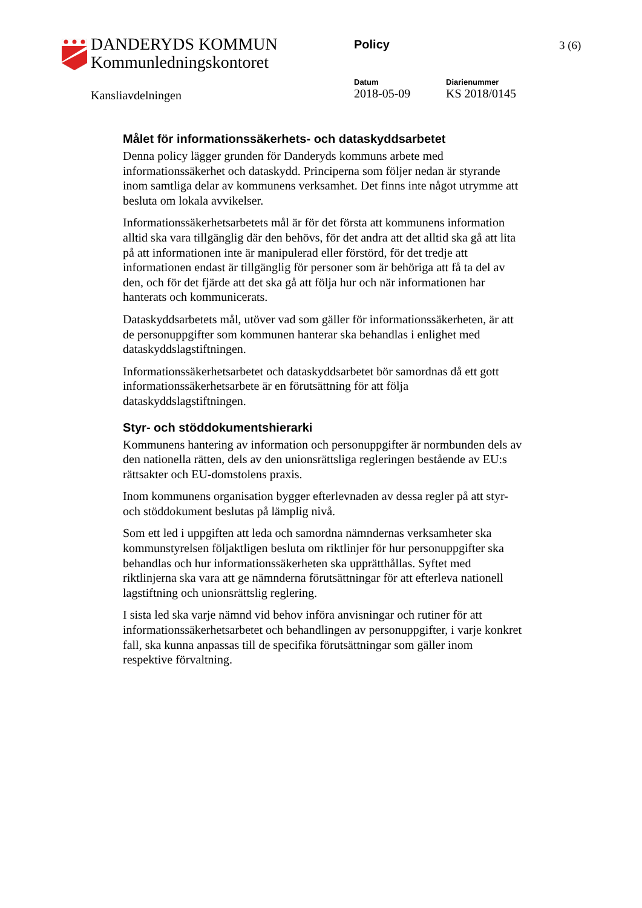DANDERYDS KOMMUN
Kommunledningskontoret
Policy 3 (6)
Datum
2018-05-09
Diarienummer
KS 2018/0145
Kansliavdelningen
Målet för informationssäkerhets- och dataskyddsarbetet
Denna policy lägger grunden för Danderyds kommuns arbete med informationssäkerhet och dataskydd. Principerna som följer nedan är styrande inom samtliga delar av kommunens verksamhet. Det finns inte något utrymme att besluta om lokala avvikelser.
Informationssäkerhetsarbetets mål är för det första att kommunens information alltid ska vara tillgänglig där den behövs, för det andra att det alltid ska gå att lita på att informationen inte är manipulerad eller förstörd, för det tredje att informationen endast är tillgänglig för personer som är behöriga att få ta del av den, och för det fjärde att det ska gå att följa hur och när informationen har hanterats och kommunicerats.
Dataskyddsarbetets mål, utöver vad som gäller för informationssäkerheten, är att de personuppgifter som kommunen hanterar ska behandlas i enlighet med dataskyddslagstiftningen.
Informationssäkerhetsarbetet och dataskyddsarbetet bör samordnas då ett gott informationssäkerhetsarbete är en förutsättning för att följa dataskyddslagstiftningen.
Styr- och stöddokumentshierarki
Kommunens hantering av information och personuppgifter är normbunden dels av den nationella rätten, dels av den unionsrättsliga regleringen bestående av EU:s rättsakter och EU-domstolens praxis.
Inom kommunens organisation bygger efterlevnaden av dessa regler på att styr- och stöddokument beslutas på lämplig nivå.
Som ett led i uppgiften att leda och samordna nämndernas verksamheter ska kommunstyrelsen följaktligen besluta om riktlinjer för hur personuppgifter ska behandlas och hur informationssäkerheten ska upprätthållas. Syftet med riktlinjerna ska vara att ge nämnderna förutsättningar för att efterleva nationell lagstiftning och unionsrättslig reglering.
I sista led ska varje nämnd vid behov införa anvisningar och rutiner för att informationssäkerhetsarbetet och behandlingen av personuppgifter, i varje konkret fall, ska kunna anpassas till de specifika förutsättningar som gäller inom respektive förvaltning.